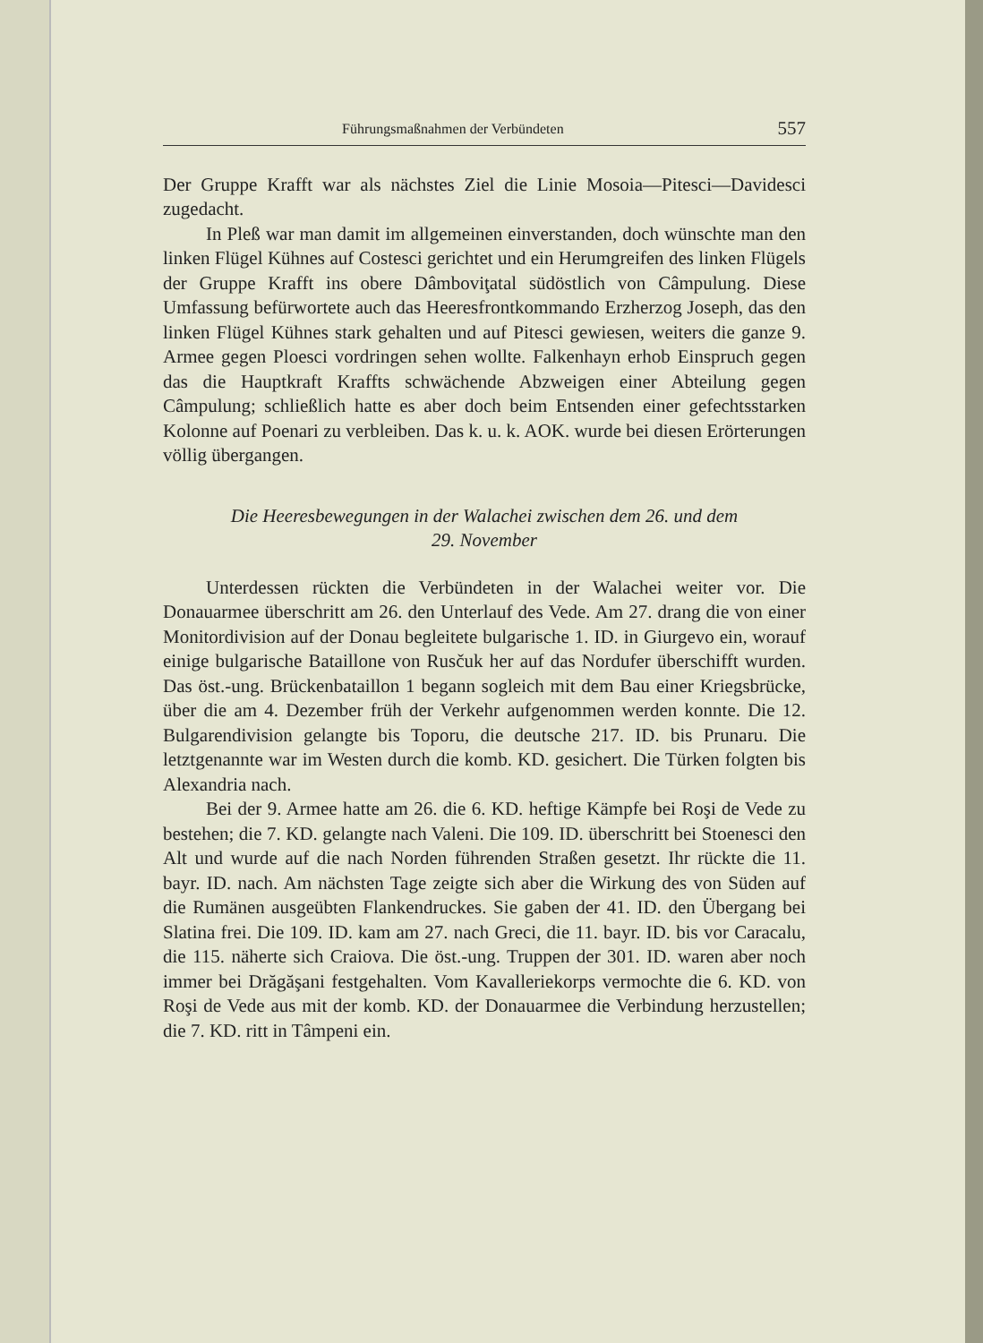Führungsmaßnahmen der Verbündeten 557
Der Gruppe Krafft war als nächstes Ziel die Linie Mosoia—Pitesci—Davidesci zugedacht.
In Pleß war man damit im allgemeinen einverstanden, doch wünschte man den linken Flügel Kühnes auf Costesci gerichtet und ein Herumgreifen des linken Flügels der Gruppe Krafft ins obere Dâmboviţatal südöstlich von Câmpulung. Diese Umfassung befürwortete auch das Heeresfrontkommando Erzherzog Joseph, das den linken Flügel Kühnes stark gehalten und auf Pitesci gewiesen, weiters die ganze 9. Armee gegen Ploesci vordringen sehen wollte. Falkenhayn erhob Einspruch gegen das die Hauptkraft Kraffts schwächende Abzweigen einer Abteilung gegen Câmpulung; schließlich hatte es aber doch beim Entsenden einer gefechtsstarken Kolonne auf Poenari zu verbleiben. Das k. u. k. AOK. wurde bei diesen Erörterungen völlig übergangen.
Die Heeresbewegungen in der Walachei zwischen dem 26. und dem
29. November
Unterdessen rückten die Verbündeten in der Walachei weiter vor. Die Donauarmee überschritt am 26. den Unterlauf des Vede. Am 27. drang die von einer Monitordivision auf der Donau begleitete bulgarische 1. ID. in Giurgevo ein, worauf einige bulgarische Bataillone von Rusčuk her auf das Nordufer überschifft wurden. Das öst.-ung. Brückenbataillon 1 begann sogleich mit dem Bau einer Kriegsbrücke, über die am 4. Dezember früh der Verkehr aufgenommen werden konnte. Die 12. Bulgarendivision gelangte bis Toporu, die deutsche 217. ID. bis Prunaru. Die letztgenannte war im Westen durch die komb. KD. gesichert. Die Türken folgten bis Alexandria nach.
Bei der 9. Armee hatte am 26. die 6. KD. heftige Kämpfe bei Roşi de Vede zu bestehen; die 7. KD. gelangte nach Valeni. Die 109. ID. überschritt bei Stoenesci den Alt und wurde auf die nach Norden führenden Straßen gesetzt. Ihr rückte die 11. bayr. ID. nach. Am nächsten Tage zeigte sich aber die Wirkung des von Süden auf die Rumänen ausgeübten Flankendruckes. Sie gaben der 41. ID. den Übergang bei Slatina frei. Die 109. ID. kam am 27. nach Greci, die 11. bayr. ID. bis vor Caracalu, die 115. näherte sich Craiova. Die öst.-ung. Truppen der 301. ID. waren aber noch immer bei Drăgăşani festgehalten. Vom Kavalleriekorps vermochte die 6. KD. von Roşi de Vede aus mit der komb. KD. der Donauarmee die Verbindung herzustellen; die 7. KD. ritt in Tâmpeni ein.